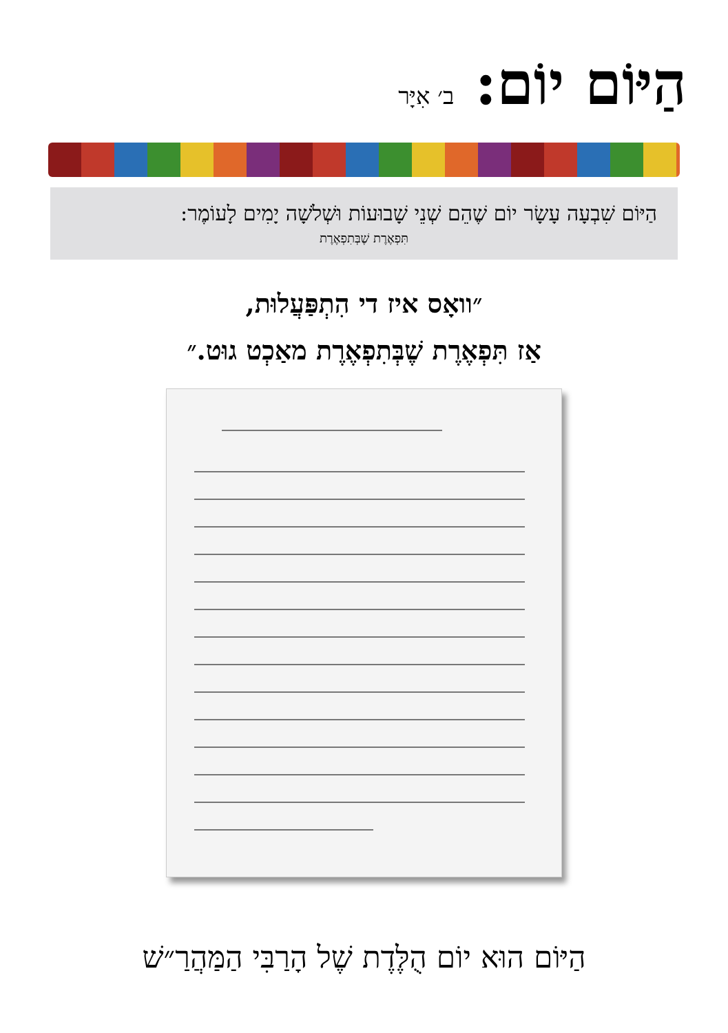הַיּוֹם יוֹם:
ב׳ אִיָּר
הַיּוֹם שִׁבְעָה עָשָׂר יוֹם שֶׁהֵם שְׁנֵי שָׁבוּעוֹת וּשְׁלֹשָׁה יָמִים לָעוֹמֶר:
תִּפְאֶרֶת שֶׁבְּתִפְאֶרֶת
״וואָס איז די הִתְפַּעֲלוּת,
אַז תִּפְאֶרֶת שֶׁבְּתִפְאֶרֶת מאַכְט גוּט.״
הַיּוֹם הוּא יוֹם הֻלֶּדֶת שֶׁל הָרַבִּי הַמַּהֲרַ״שׁ